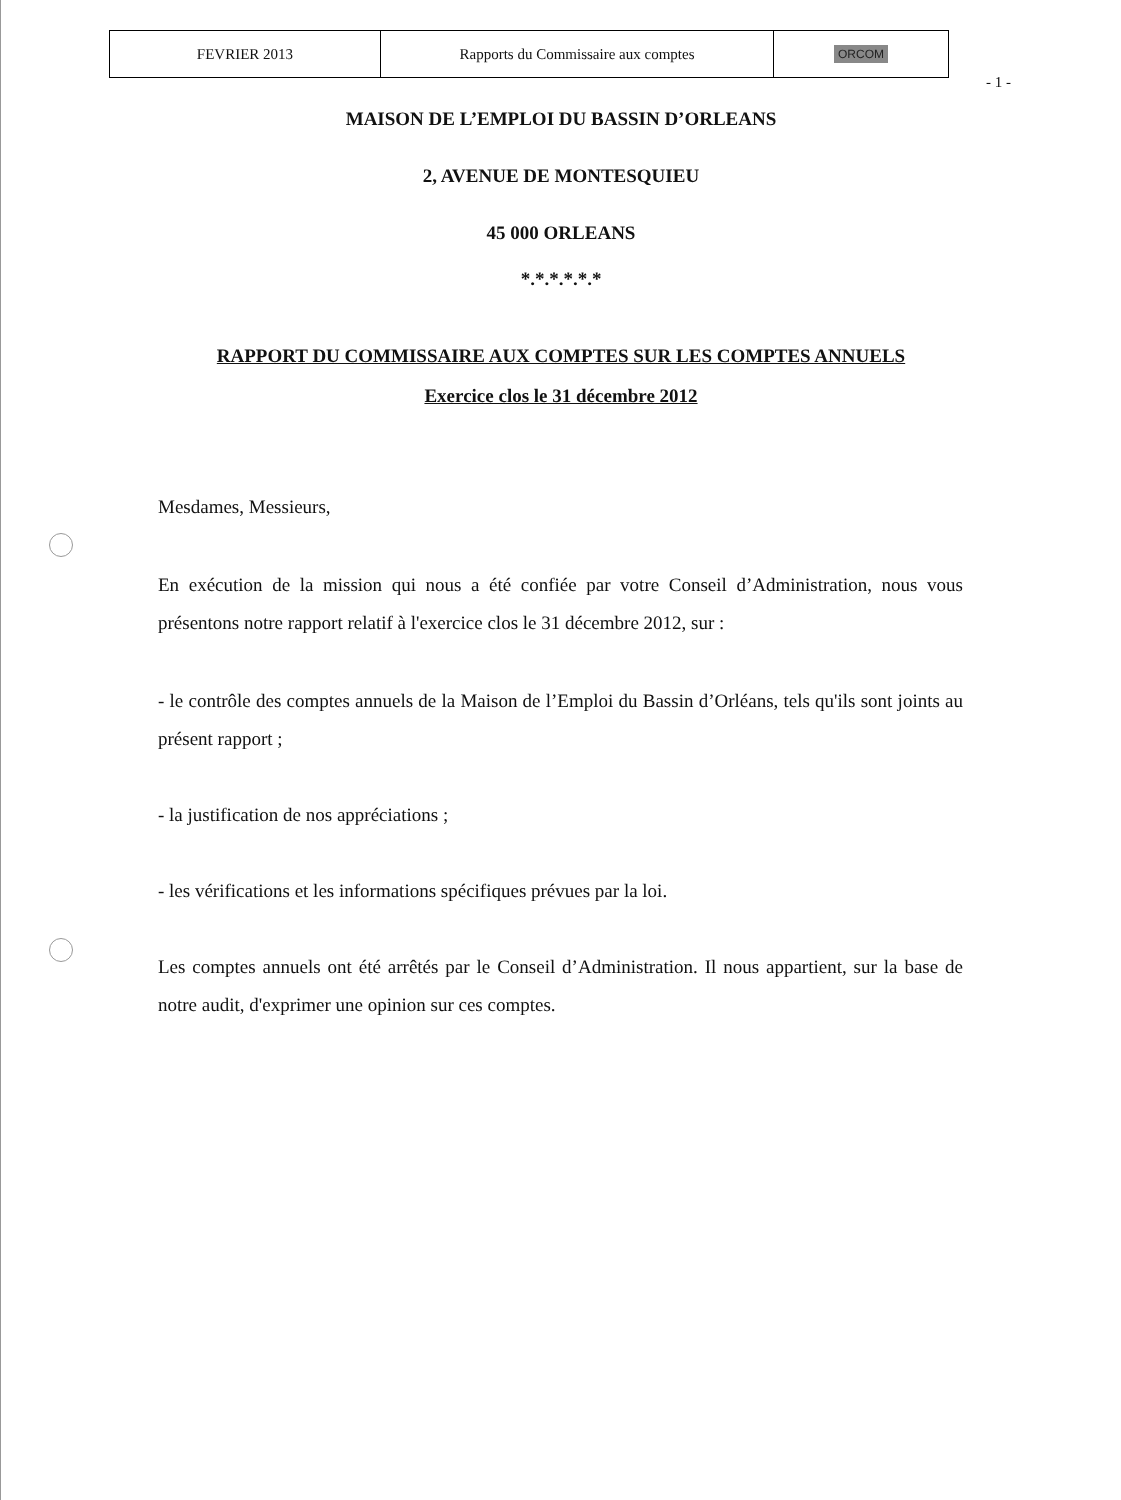| FEVRIER 2013 | Rapports du Commissaire aux comptes | ORCOM |
- 1 -
MAISON DE L’EMPLOI DU BASSIN D’ORLEANS
2, AVENUE DE MONTESQUIEU
45 000 ORLEANS
*.*.*.*.*.*
RAPPORT DU COMMISSAIRE AUX COMPTES SUR LES COMPTES ANNUELS
Exercice clos le 31 décembre 2012
Mesdames, Messieurs,
En exécution de la mission qui nous a été confiée par votre Conseil d’Administration, nous vous présentons notre rapport relatif à l'exercice clos le 31 décembre 2012, sur :
- le contrôle des comptes annuels de la Maison de l’Emploi du Bassin d’Orléans, tels qu'ils sont joints au présent rapport ;
- la justification de nos appréciations ;
- les vérifications et les informations spécifiques prévues par la loi.
Les comptes annuels ont été arrêtés par le Conseil d’Administration. Il nous appartient, sur la base de notre audit, d'exprimer une opinion sur ces comptes.